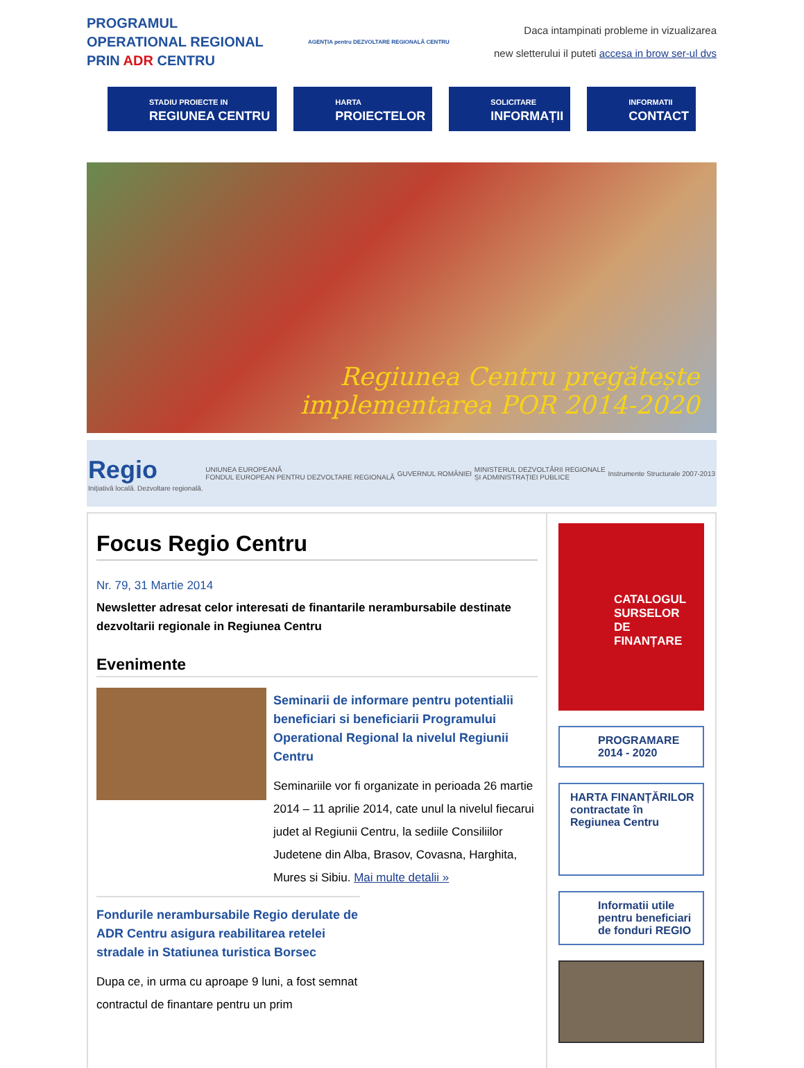PROGRAMUL
OPERATIONAL REGIONAL
PRIN ADR CENTRU
AGENȚIA pentru DEZVOLTARE REGIONALĂ CENTRU
Daca intampinati probleme in vizualizarea
new sletterului il puteti accesa in brow ser-ul dvs
STADIU PROIECTE IN
REGIUNEA CENTRU
HARTA
PROIECTELOR
SOLICITARE
INFORMAȚII
INFORMATII
CONTACT
Regiunea Centru pregătește
implementarea POR 2014-2020
Regio
Inițiativă locală. Dezvoltare regională.
UNIUNEA EUROPEANĂ
FONDUL EUROPEAN PENTRU DEZVOLTARE REGIONALĂ
GUVERNUL ROMÂNIEI
MINISTERUL DEZVOLTĂRII REGIONALE
ȘI ADMINISTRAȚIEI PUBLICE
Instrumente Structurale 2007-2013
Focus Regio Centru
Nr. 79, 31 Martie 2014
Newsletter adresat celor interesati de finantarile nerambursabile destinate dezvoltarii regionale in Regiunea Centru
Evenimente
Seminarii de informare pentru potentialii beneficiari si beneficiarii Programului Operational Regional la nivelul Regiunii Centru
Seminariile vor fi organizate in perioada 26 martie 2014 – 11 aprilie 2014, cate unul la nivelul fiecarui judet al Regiunii Centru, la sediile Consiliilor Judetene din Alba, Brasov, Covasna, Harghita, Mures si Sibiu. Mai multe detalii »
Fondurile nerambursabile Regio derulate de ADR Centru asigura reabilitarea retelei stradale in Statiunea turistica Borsec
Dupa ce, in urma cu aproape 9 luni, a fost semnat contractul de finantare pentru un prim
CATALOGUL
SURSELOR DE FINANȚARE
PROGRAMARE
2014 - 2020
HARTA FINANȚĂRILOR
contractate în
Regiunea Centru
Informatii utile pentru beneficiari de fonduri REGIO